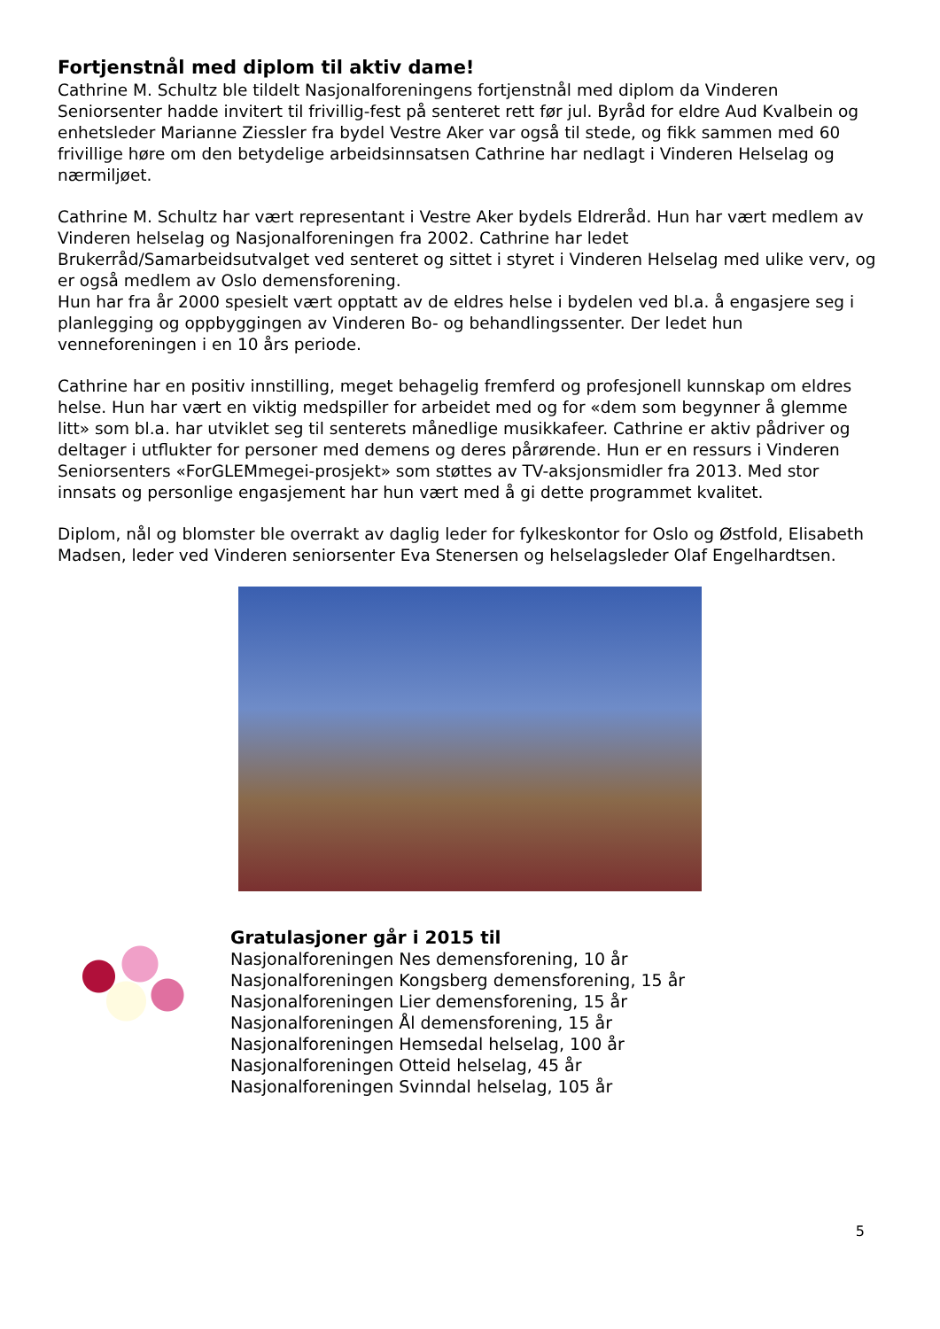Fortjenstnål med diplom til aktiv dame!
Cathrine M. Schultz ble tildelt Nasjonalforeningens fortjenstnål med diplom da Vinderen Seniorsenter hadde invitert til frivillig-fest på senteret rett før jul. Byråd for eldre Aud Kvalbein og enhetsleder Marianne Ziessler fra bydel Vestre Aker var også til stede, og fikk sammen med 60 frivillige høre om den betydelige arbeidsinnsatsen Cathrine har nedlagt i Vinderen Helselag og nærmiljøet.
Cathrine M. Schultz har vært representant i Vestre Aker bydels Eldreråd. Hun har vært medlem av Vinderen helselag og Nasjonalforeningen fra 2002. Cathrine har ledet Brukerråd/Samarbeidsutvalget ved senteret og sittet i styret i Vinderen Helselag med ulike verv, og er også medlem av Oslo demensforening.
Hun har fra år 2000 spesielt vært opptatt av de eldres helse i bydelen ved bl.a. å engasjere seg i planlegging og oppbyggingen av Vinderen Bo- og behandlingssenter. Der ledet hun venneforeningen i en 10 års periode.
Cathrine har en positiv innstilling, meget behagelig fremferd og profesjonell kunnskap om eldres helse. Hun har vært en viktig medspiller for arbeidet med og for «dem som begynner å glemme litt» som bl.a. har utviklet seg til senterets månedlige musikkafeer. Cathrine er aktiv pådriver og deltager i utflukter for personer med demens og deres pårørende. Hun er en ressurs i Vinderen Seniorsenters «ForGLEMmegei-prosjekt» som støttes av TV-aksjonsmidler fra 2013. Med stor innsats og personlige engasjement har hun vært med å gi dette programmet kvalitet.
Diplom, nål og blomster ble overrakt av daglig leder for fylkeskontor for Oslo og Østfold, Elisabeth Madsen, leder ved Vinderen seniorsenter Eva Stenersen og helselagsleder Olaf Engelhardtsen.
Gratulasjoner går i 2015 til
Nasjonalforeningen Nes demensforening, 10 år
Nasjonalforeningen Kongsberg demensforening, 15 år
Nasjonalforeningen Lier demensforening, 15 år
Nasjonalforeningen Ål demensforening, 15 år
Nasjonalforeningen Hemsedal helselag, 100 år
Nasjonalforeningen Otteid helselag, 45 år
Nasjonalforeningen Svinndal helselag, 105 år
5